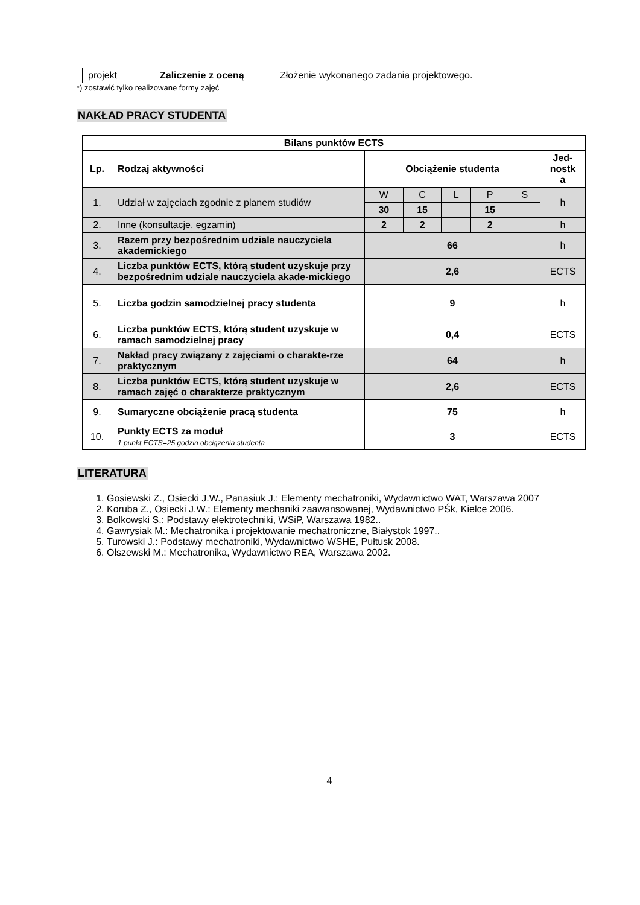| projekt | Zaliczenie z oceną | Złożenie wykonanego zadania projektowego. |
*) zostawić tylko realizowane formy zajęć
NAKŁAD PRACY STUDENTA
| Bilans punktów ECTS | | | | | | | |
| --- | --- | --- | --- | --- | --- | --- | --- |
| Lp. | Rodzaj aktywności | Obciążenie studenta | | | | | Jed- nostk a |
| 1. | Udział w zajęciach zgodnie z planem studiów | W | C | L | P | S | h |
| | | 30 | 15 | | 15 | | |
| 2. | Inne (konsultacje, egzamin) | 2 | 2 | | 2 | | h |
| 3. | Razem przy bezpośrednim udziale nauczyciela akademickiego | 66 | | | | | h |
| 4. | Liczba punktów ECTS, którą student uzyskuje przy bezpośrednim udziale nauczyciela akade-mickiego | 2,6 | | | | | ECTS |
| 5. | Liczba godzin samodzielnej pracy studenta | 9 | | | | | h |
| 6. | Liczba punktów ECTS, którą student uzyskuje w ramach samodzielnej pracy | 0,4 | | | | | ECTS |
| 7. | Nakład pracy związany z zajęciami o charakte-rze praktycznym | 64 | | | | | h |
| 8. | Liczba punktów ECTS, którą student uzyskuje w ramach zajęć o charakterze praktycznym | 2,6 | | | | | ECTS |
| 9. | Sumaryczne obciążenie pracą studenta | 75 | | | | | h |
| 10. | Punkty ECTS za moduł 1 punkt ECTS=25 godzin obciążenia studenta | 3 | | | | | ECTS |
LITERATURA
1. Gosiewski Z., Osiecki J.W., Panasiuk J.: Elementy mechatroniki, Wydawnictwo WAT, Warszawa 2007
2. Koruba Z., Osiecki J.W.: Elementy mechaniki zaawansowanej, Wydawnictwo PŚk, Kielce 2006.
3. Bolkowski S.: Podstawy elektrotechniki, WSiP, Warszawa 1982..
4. Gawrysiak M.: Mechatronika i projektowanie mechatroniczne, Białystok 1997..
5. Turowski J.: Podstawy mechatroniki, Wydawnictwo WSHE, Pułtusk 2008.
6. Olszewski M.: Mechatronika, Wydawnictwo REA, Warszawa 2002.
4